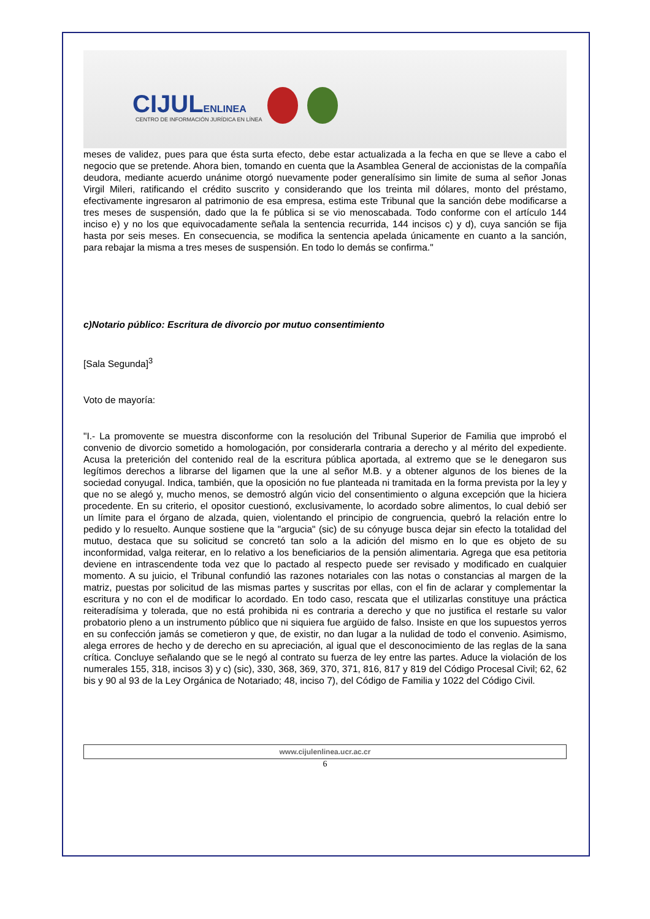CIJULENLINEA
CENTRO DE INFORMACIÓN JURÍDICA EN LÍNEA
meses de validez, pues para que ésta surta efecto, debe estar actualizada a la fecha en que se lleve a cabo el negocio que se pretende. Ahora bien, tomando en cuenta que la Asamblea General de accionistas de la compañía deudora, mediante acuerdo unánime otorgó nuevamente poder generalísimo sin limite de suma al señor Jonas Virgil Mileri, ratificando el crédito suscrito y considerando que los treinta mil dólares, monto del préstamo, efectivamente ingresaron al patrimonio de esa empresa, estima este Tribunal que la sanción debe modificarse a tres meses de suspensión, dado que la fe pública si se vio menoscabada. Todo conforme con el artículo 144 inciso e) y no los que equivocadamente señala la sentencia recurrida, 144 incisos c) y d), cuya sanción se fija hasta por seis meses. En consecuencia, se modifica la sentencia apelada únicamente en cuanto a la sanción, para rebajar la misma a tres meses de suspensión. En todo lo demás se confirma."
c)Notario público: Escritura de divorcio por mutuo consentimiento
[Sala Segunda]<sup>3</sup>
Voto de mayoría:
"I.- La promovente se muestra disconforme con la resolución del Tribunal Superior de Familia que improbó el convenio de divorcio sometido a homologación, por considerarla contraria a derecho y al mérito del expediente. Acusa la preterición del contenido real de la escritura pública aportada, al extremo que se le denegaron sus legítimos derechos a librarse del ligamen que la une al señor M.B. y a obtener algunos de los bienes de la sociedad conyugal. Indica, también, que la oposición no fue planteada ni tramitada en la forma prevista por la ley y que no se alegó y, mucho menos, se demostró algún vicio del consentimiento o alguna excepción que la hiciera procedente. En su criterio, el opositor cuestionó, exclusivamente, lo acordado sobre alimentos, lo cual debió ser un límite para el órgano de alzada, quien, violentando el principio de congruencia, quebró la relación entre lo pedido y lo resuelto. Aunque sostiene que la "argucia" (sic) de su cónyuge busca dejar sin efecto la totalidad del mutuo, destaca que su solicitud se concretó tan solo a la adición del mismo en lo que es objeto de su inconformidad, valga reiterar, en lo relativo a los beneficiarios de la pensión alimentaria. Agrega que esa petitoria deviene en intrascendente toda vez que lo pactado al respecto puede ser revisado y modificado en cualquier momento. A su juicio, el Tribunal confundió las razones notariales con las notas o constancias al margen de la matriz, puestas por solicitud de las mismas partes y suscritas por ellas, con el fin de aclarar y complementar la escritura y no con el de modificar lo acordado. En todo caso, rescata que el utilizarlas constituye una práctica reiteradísima y tolerada, que no está prohibida ni es contraria a derecho y que no justifica el restarle su valor probatorio pleno a un instrumento público que ni siquiera fue argüido de falso. Insiste en que los supuestos yerros en su confección jamás se cometieron y que, de existir, no dan lugar a la nulidad de todo el convenio. Asimismo, alega errores de hecho y de derecho en su apreciación, al igual que el desconocimiento de las reglas de la sana crítica. Concluye señalando que se le negó al contrato su fuerza de ley entre las partes. Aduce la violación de los numerales 155, 318, incisos 3) y c) (sic), 330, 368, 369, 370, 371, 816, 817 y 819 del Código Procesal Civil; 62, 62 bis y 90 al 93 de la Ley Orgánica de Notariado; 48, inciso 7), del Código de Familia y 1022 del Código Civil.
www.cijulenlinea.ucr.ac.cr
6